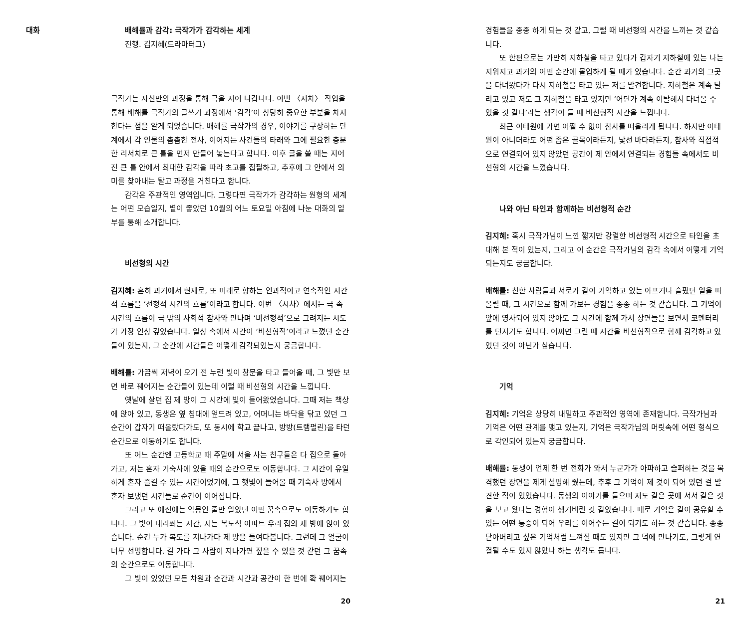대화
배해률과 감각: 극작가가 감각하는 세계
진행. 김지혜(드라마터그)
극작가는 자신만의 과정을 통해 극을 지어 나갑니다. 이번 〈시차〉 작업을 통해 배해률 극작가의 글쓰기 과정에서 ‘감각’이 상당히 중요한 부분을 차지한다는 점을 알게 되었습니다. 배해률 극작가의 경우, 이야기를 구상하는 단계에서 각 인물의 촘촘한 전사, 이어지는 사건들의 타래와 그에 필요한 충분한 리서치로 큰 틀을 먼저 만들어 놓는다고 합니다. 이후 글을 쓸 때는 지어진 큰 틀 안에서 최대한 감각을 따라 초고를 집필하고, 추후에 그 안에서 의미를 찾아내는 탈고 과정을 거친다고 합니다.
감각은 주관적인 영역입니다. 그렇다면 극작가가 감각하는 원형의 세계는 어떤 모습일지, 볕이 좋았던 10월의 어느 토요일 아침에 나눈 대화의 일부를 통해 소개합니다.
비선형의 시간
김지혜: 흔히 과거에서 현재로, 또 미래로 향하는 인과적이고 연속적인 시간적 흐름을 ‘선형적 시간의 흐름’이라고 합니다. 이번 〈시차〉에서는 극 속 시간의 흐름이 극 밖의 사회적 참사와 만나며 ‘비선형적’으로 그려지는 시도가 가장 인상 깊었습니다. 일상 속에서 시간이 ‘비선형적’이라고 느꼈던 순간들이 있는지, 그 순간에 시간들은 어떻게 감각되었는지 궁금합니다.
배해률: 가끔씩 저녁이 오기 전 누런 빛이 창문을 타고 들어올 때, 그 빛만 보면 바로 꿰어지는 순간들이 있는데 이럴 때 비선형의 시간을 느낍니다.
옛날에 살던 집 제 방이 그 시간에 빛이 들어왔었습니다. 그때 저는 책상에 앉아 있고, 동생은 옆 침대에 엎드려 있고, 어머니는 바닥을 닦고 있던 그 순간이 갑자기 떠올랐다가도, 또 동시에 학교 끝나고, 방방(트램펄린)을 타던 순간으로 이동하기도 합니다.
또 어느 순간엔 고등학교 때 주말에 서울 사는 친구들은 다 집으로 돌아가고, 저는 혼자 기숙사에 있을 때의 순간으로도 이동합니다. 그 시간이 유일하게 혼자 즐길 수 있는 시간이었기에, 그 햇빛이 들어올 때 기숙사 방에서 혼자 보냈던 시간들로 순간이 이어집니다.
그리고 또 예전에는 악몽인 줄만 알았던 어떤 꿈속으로도 이동하기도 합니다. 그 빛이 내리쬐는 시간, 저는 복도식 아파트 우리 집의 제 방에 앉아 있습니다. 순간 누가 복도를 지나가다 제 방을 들여다봅니다. 그런데 그 얼굴이 너무 선명합니다. 길 가다 그 사람이 지나가면 짚을 수 있을 것 같던 그 꿈속의 순간으로도 이동합니다.
그 빛이 있었던 모든 차원과 순간과 시간과 공간이 한 번에 확 꿰어지는
20
경험들을 종종 하게 되는 것 같고, 그럴 때 비선형의 시간을 느끼는 것 같습니다.
또 한편으로는 가만히 지하철을 타고 있다가 갑자기 지하철에 있는 나는 지워지고 과거의 어떤 순간에 몰입하게 될 때가 있습니다. 순간 과거의 그곳을 다녀왔다가 다시 지하철을 타고 있는 저를 발견합니다. 지하철은 계속 달리고 있고 저도 그 지하철을 타고 있지만 ‘어딘가 계속 이탈해서 다녀올 수 있을 것 같다’라는 생각이 들 때 비선형적 시간을 느낍니다.
최근 이태원에 가면 어쩔 수 없이 참사를 떠올리게 됩니다. 하지만 이태원이 아니더라도 어떤 좁은 골목이라든지, 낯선 바다라든지, 참사와 직접적으로 연결되어 있지 않았던 공간이 제 안에서 연결되는 경험들 속에서도 비선형의 시간을 느꼈습니다.
나와 아닌 타인과 함께하는 비선형적 순간
김지혜: 혹시 극작가님이 느낀 짧지만 강렬한 비선형적 시간으로 타인을 초대해 본 적이 있는지, 그리고 이 순간은 극작가님의 감각 속에서 어떻게 기억되는지도 궁금합니다.
배해률: 친한 사람들과 서로가 같이 기억하고 있는 아프거나 슬펐던 일을 떠올릴 때, 그 시간으로 함께 가보는 경험을 종종 하는 것 같습니다. 그 기억이 앞에 영사되어 있지 않아도 그 시간에 함께 가서 장면들을 보면서 코멘터리를 던지기도 합니다. 어쩌면 그런 때 시간을 비선형적으로 함께 감각하고 있었던 것이 아닌가 싶습니다.
기억
김지혜: 기억은 상당히 내밀하고 주관적인 영역에 존재합니다. 극작가님과 기억은 어떤 관계를 맺고 있는지, 기억은 극작가님의 머릿속에 어떤 형식으로 각인되어 있는지 궁금합니다.
배해률: 동생이 언제 한 번 전화가 와서 누군가가 아파하고 슬퍼하는 것을 목격했던 장면을 제게 설명해 줬는데, 추후 그 기억이 제 것이 되어 있던 걸 발견한 적이 있었습니다. 동생의 이야기를 들으며 저도 같은 곳에 서서 같은 것을 보고 왔다는 경험이 생겨버린 것 같았습니다. 때로 기억은 같이 공유할 수 있는 어떤 통증이 되어 우리를 이어주는 길이 되기도 하는 것 같습니다. 종종 닫아버리고 싶은 기억처럼 느껴질 때도 있지만 그 덕에 만나기도, 그렇게 연결될 수도 있지 않았나 하는 생각도 듭니다.
21